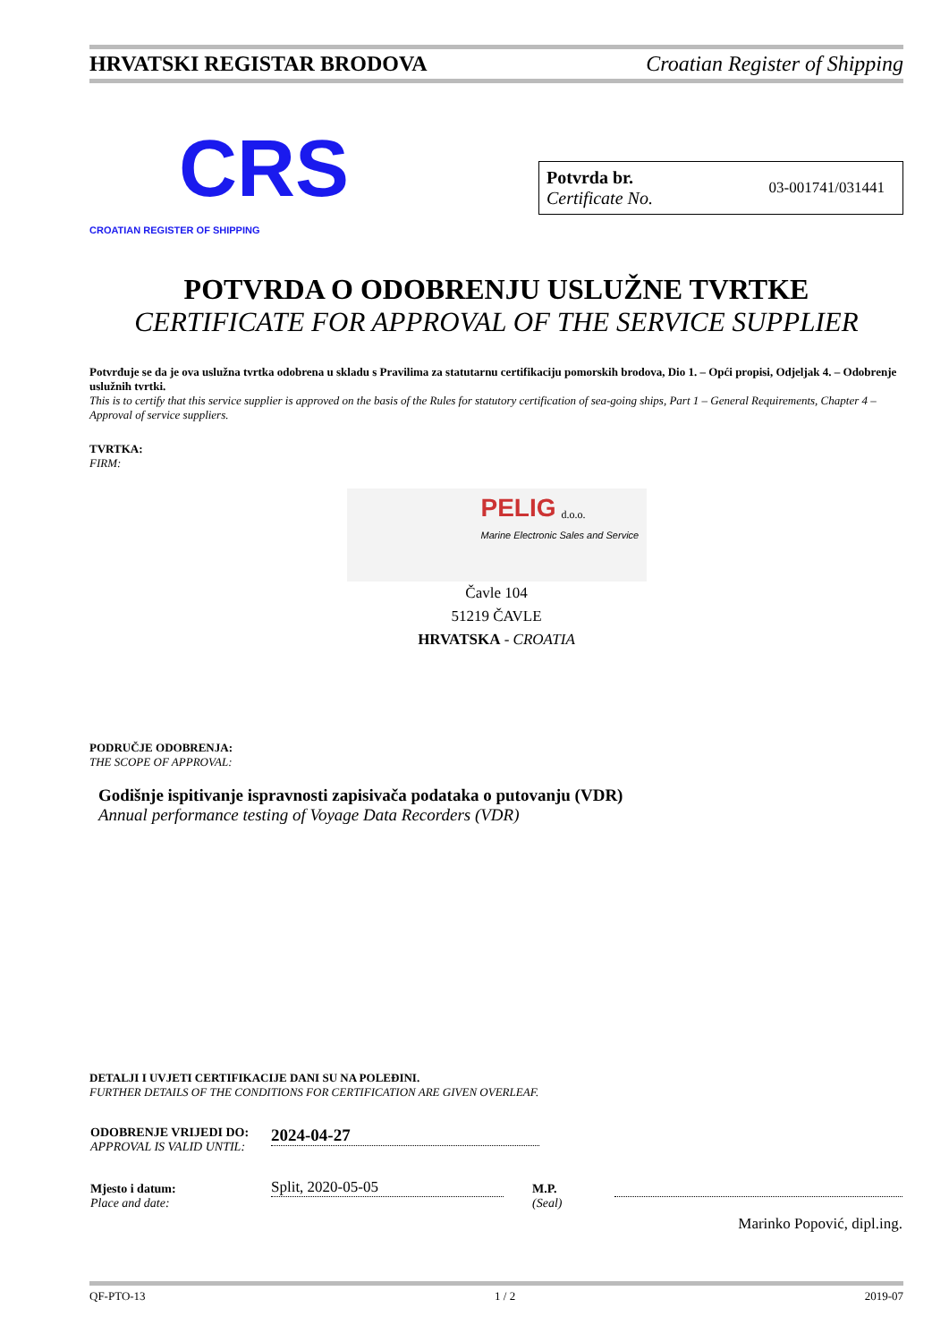HRVATSKI REGISTAR BRODOVA Croatian Register of Shipping
CRS
CROATIAN REGISTER OF SHIPPING
Potvrda br.
Certificate No.
03-001741/031441
POTVRDA O ODOBRENJU USLUŽNE TVRTKE
CERTIFICATE FOR APPROVAL OF THE SERVICE SUPPLIER
Potvrđuje se da je ova uslužna tvrtka odobrena u skladu s Pravilima za statutarnu certifikaciju pomorskih brodova, Dio 1. – Opći propisi, Odjeljak 4. – Odobrenje uslužnih tvrtki.
This is to certify that this service supplier is approved on the basis of the Rules for statutory certification of sea-going ships, Part 1 – General Requirements, Chapter 4 – Approval of service suppliers.
TVRTKA:
FIRM:
PELIG d.o.o.
Marine Electronic Sales and Service
Čavle 104
51219 ČAVLE
HRVATSKA - CROATIA
PODRUČJE ODOBRENJA:
THE SCOPE OF APPROVAL:
Godišnje ispitivanje ispravnosti zapisivača podataka o putovanju (VDR)
Annual performance testing of Voyage Data Recorders (VDR)
DETALJI I UVJETI CERTIFIKACIJE DANI SU NA POLEĐINI.
FURTHER DETAILS OF THE CONDITIONS FOR CERTIFICATION ARE GIVEN OVERLEAF.
| ODOBRENJE VRIJEDI DO: APPROVAL IS VALID UNTIL: | 2024-04-27 | | |
| Mjesto i datum: Place and date: | Split, 2020-05-05 | M.P. (Seal) | Marinko Popović, dipl.ing. |
QF-PTO-13 1 / 2 2019-07